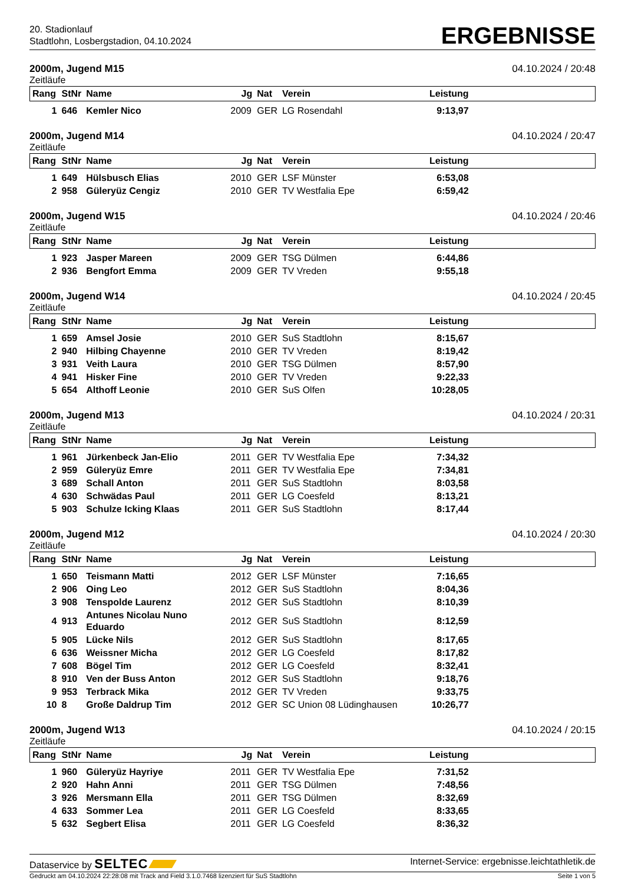20. Stadionlauf
Stadtlohn, Losbergstadion, 04.10.2024
ERGEBNISSE
2000m, Jugend M15 04.10.2024 / 20:48
Zeitläufe
| Rang | StNr | Name | Jg | Nat | Verein | Leistung | |
| --- | --- | --- | --- | --- | --- | --- | --- |
| 1 | 646 | Kemler Nico | 2009 | GER | LG Rosendahl | 9:13,97 | |
2000m, Jugend M14 04.10.2024 / 20:47
Zeitläufe
| Rang | StNr | Name | Jg | Nat | Verein | Leistung | |
| --- | --- | --- | --- | --- | --- | --- | --- |
| 1 | 649 | Hülsbusch Elias | 2010 | GER | LSF Münster | 6:53,08 | |
| 2 | 958 | Güleryüz Cengiz | 2010 | GER | TV Westfalia Epe | 6:59,42 | |
2000m, Jugend W15 04.10.2024 / 20:46
Zeitläufe
| Rang | StNr | Name | Jg | Nat | Verein | Leistung | |
| --- | --- | --- | --- | --- | --- | --- | --- |
| 1 | 923 | Jasper Mareen | 2009 | GER | TSG Dülmen | 6:44,86 | |
| 2 | 936 | Bengfort Emma | 2009 | GER | TV Vreden | 9:55,18 | |
2000m, Jugend W14 04.10.2024 / 20:45
Zeitläufe
| Rang | StNr | Name | Jg | Nat | Verein | Leistung | |
| --- | --- | --- | --- | --- | --- | --- | --- |
| 1 | 659 | Amsel Josie | 2010 | GER | SuS Stadtlohn | 8:15,67 | |
| 2 | 940 | Hilbing Chayenne | 2010 | GER | TV Vreden | 8:19,42 | |
| 3 | 931 | Veith Laura | 2010 | GER | TSG Dülmen | 8:57,90 | |
| 4 | 941 | Hisker Fine | 2010 | GER | TV Vreden | 9:22,33 | |
| 5 | 654 | Althoff Leonie | 2010 | GER | SuS Olfen | 10:28,05 | |
2000m, Jugend M13 04.10.2024 / 20:31
Zeitläufe
| Rang | StNr | Name | Jg | Nat | Verein | Leistung | |
| --- | --- | --- | --- | --- | --- | --- | --- |
| 1 | 961 | Jürkenbeck Jan-Elio | 2011 | GER | TV Westfalia Epe | 7:34,32 | |
| 2 | 959 | Güleryüz Emre | 2011 | GER | TV Westfalia Epe | 7:34,81 | |
| 3 | 689 | Schall Anton | 2011 | GER | SuS Stadtlohn | 8:03,58 | |
| 4 | 630 | Schwädas Paul | 2011 | GER | LG Coesfeld | 8:13,21 | |
| 5 | 903 | Schulze Icking Klaas | 2011 | GER | SuS Stadtlohn | 8:17,44 | |
2000m, Jugend M12 04.10.2024 / 20:30
Zeitläufe
| Rang | StNr | Name | Jg | Nat | Verein | Leistung | |
| --- | --- | --- | --- | --- | --- | --- | --- |
| 1 | 650 | Teismann Matti | 2012 | GER | LSF Münster | 7:16,65 | |
| 2 | 906 | Oing Leo | 2012 | GER | SuS Stadtlohn | 8:04,36 | |
| 3 | 908 | Tenspolde Laurenz | 2012 | GER | SuS Stadtlohn | 8:10,39 | |
| 4 | 913 | Antunes Nicolau Nuno Eduardo | 2012 | GER | SuS Stadtlohn | 8:12,59 | |
| 5 | 905 | Lücke Nils | 2012 | GER | SuS Stadtlohn | 8:17,65 | |
| 6 | 636 | Weissner Micha | 2012 | GER | LG Coesfeld | 8:17,82 | |
| 7 | 608 | Bögel Tim | 2012 | GER | LG Coesfeld | 8:32,41 | |
| 8 | 910 | Ven der Buss Anton | 2012 | GER | SuS Stadtlohn | 9:18,76 | |
| 9 | 953 | Terbrack Mika | 2012 | GER | TV Vreden | 9:33,75 | |
| 10 | 8 | Große Daldrup Tim | 2012 | GER | SC Union 08 Lüdinghausen | 10:26,77 | |
2000m, Jugend W13 04.10.2024 / 20:15
Zeitläufe
| Rang | StNr | Name | Jg | Nat | Verein | Leistung | |
| --- | --- | --- | --- | --- | --- | --- | --- |
| 1 | 960 | Güleryüz Hayriye | 2011 | GER | TV Westfalia Epe | 7:31,52 | |
| 2 | 920 | Hahn Anni | 2011 | GER | TSG Dülmen | 7:48,56 | |
| 3 | 926 | Mersmann Ella | 2011 | GER | TSG Dülmen | 8:32,69 | |
| 4 | 633 | Sommer Lea | 2011 | GER | LG Coesfeld | 8:33,65 | |
| 5 | 632 | Segbert Elisa | 2011 | GER | LG Coesfeld | 8:36,32 | |
Dataservice by SELTEC Internet-Service: ergebnisse.leichtathletik.de
Gedruckt am 04.10.2024 22:28:08 mit Track and Field 3.1.0.7468 lizenziert für SuS Stadtlohn Seite 1 von 5